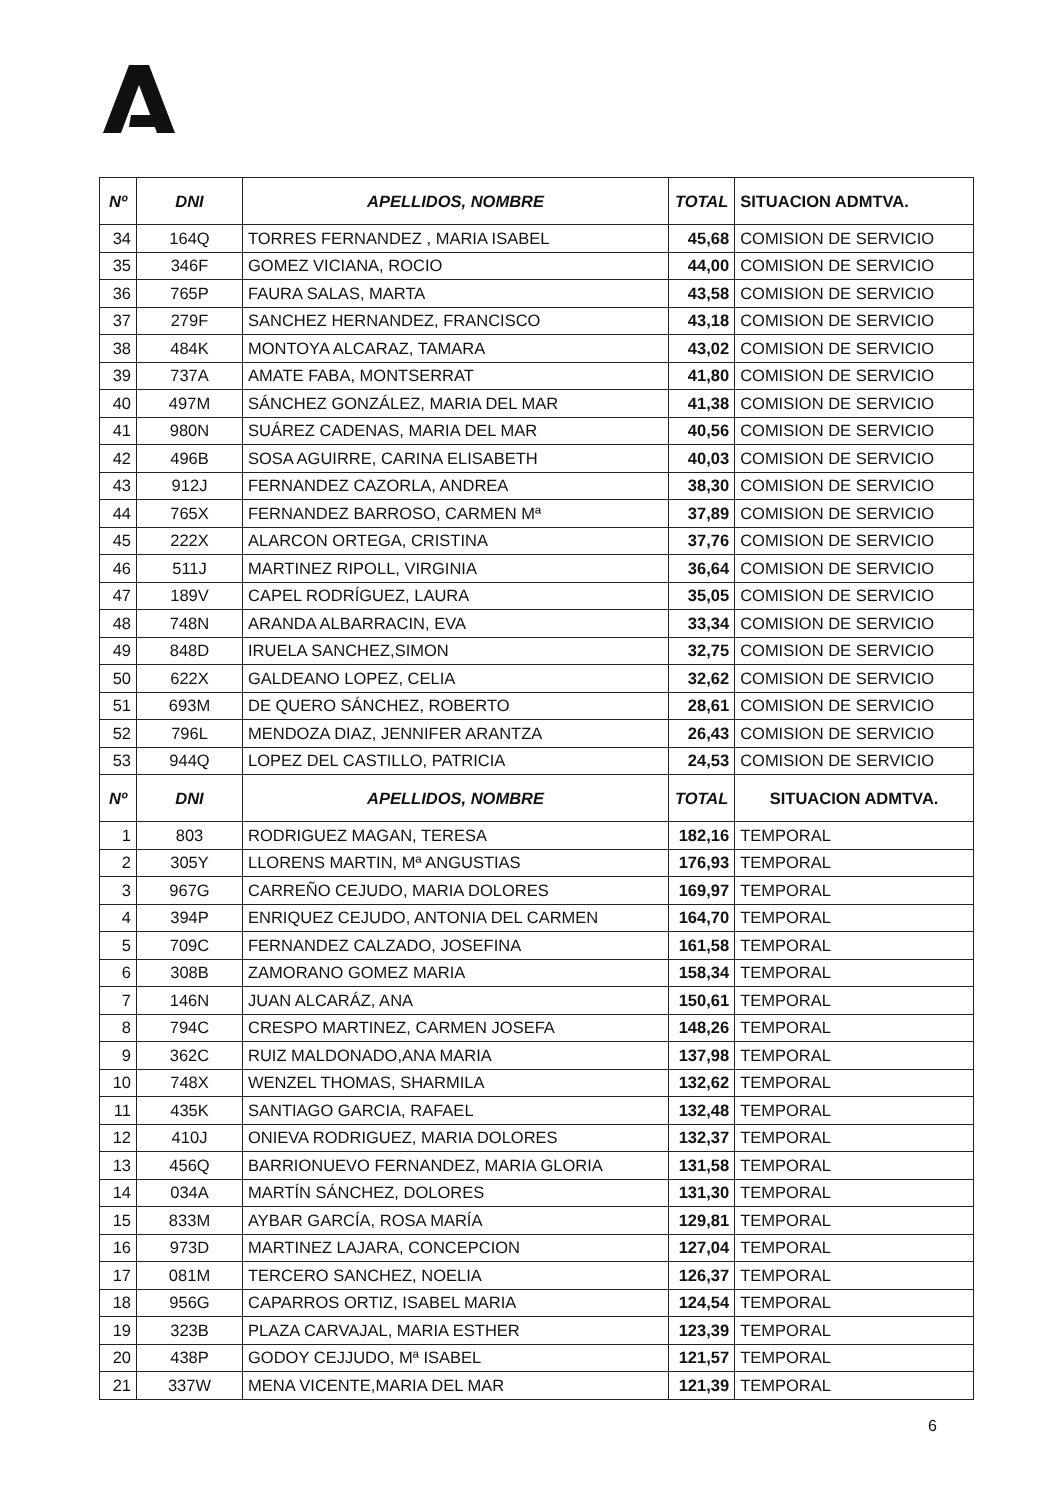| Nº | DNI | APELLIDOS, NOMBRE | TOTAL | SITUACION ADMTVA. |
| --- | --- | --- | --- | --- |
| 34 | 164Q | TORRES FERNANDEZ , MARIA ISABEL | 45,68 | COMISION DE SERVICIO |
| 35 | 346F | GOMEZ VICIANA, ROCIO | 44,00 | COMISION DE SERVICIO |
| 36 | 765P | FAURA SALAS, MARTA | 43,58 | COMISION DE SERVICIO |
| 37 | 279F | SANCHEZ HERNANDEZ, FRANCISCO | 43,18 | COMISION DE SERVICIO |
| 38 | 484K | MONTOYA ALCARAZ, TAMARA | 43,02 | COMISION DE SERVICIO |
| 39 | 737A | AMATE FABA, MONTSERRAT | 41,80 | COMISION DE SERVICIO |
| 40 | 497M | SÁNCHEZ GONZÁLEZ, MARIA DEL MAR | 41,38 | COMISION DE SERVICIO |
| 41 | 980N | SUÁREZ CADENAS, MARIA DEL MAR | 40,56 | COMISION DE SERVICIO |
| 42 | 496B | SOSA AGUIRRE, CARINA ELISABETH | 40,03 | COMISION DE SERVICIO |
| 43 | 912J | FERNANDEZ CAZORLA, ANDREA | 38,30 | COMISION DE SERVICIO |
| 44 | 765X | FERNANDEZ BARROSO, CARMEN Mª | 37,89 | COMISION DE SERVICIO |
| 45 | 222X | ALARCON ORTEGA, CRISTINA | 37,76 | COMISION DE SERVICIO |
| 46 | 511J | MARTINEZ RIPOLL, VIRGINIA | 36,64 | COMISION DE SERVICIO |
| 47 | 189V | CAPEL RODRÍGUEZ, LAURA | 35,05 | COMISION DE SERVICIO |
| 48 | 748N | ARANDA ALBARRACIN, EVA | 33,34 | COMISION DE SERVICIO |
| 49 | 848D | IRUELA SANCHEZ,SIMON | 32,75 | COMISION DE SERVICIO |
| 50 | 622X | GALDEANO LOPEZ, CELIA | 32,62 | COMISION DE SERVICIO |
| 51 | 693M | DE QUERO SÁNCHEZ, ROBERTO | 28,61 | COMISION DE SERVICIO |
| 52 | 796L | MENDOZA DIAZ, JENNIFER ARANTZA | 26,43 | COMISION DE SERVICIO |
| 53 | 944Q | LOPEZ DEL CASTILLO, PATRICIA | 24,53 | COMISION DE SERVICIO |
| Nº | DNI | APELLIDOS, NOMBRE | TOTAL | SITUACION ADMTVA. |
| 1 | 803 | RODRIGUEZ MAGAN, TERESA | 182,16 | TEMPORAL |
| 2 | 305Y | LLORENS MARTIN, Mª ANGUSTIAS | 176,93 | TEMPORAL |
| 3 | 967G | CARREÑO CEJUDO, MARIA DOLORES | 169,97 | TEMPORAL |
| 4 | 394P | ENRIQUEZ CEJUDO, ANTONIA DEL CARMEN | 164,70 | TEMPORAL |
| 5 | 709C | FERNANDEZ CALZADO, JOSEFINA | 161,58 | TEMPORAL |
| 6 | 308B | ZAMORANO GOMEZ MARIA | 158,34 | TEMPORAL |
| 7 | 146N | JUAN ALCARÁZ, ANA | 150,61 | TEMPORAL |
| 8 | 794C | CRESPO MARTINEZ, CARMEN JOSEFA | 148,26 | TEMPORAL |
| 9 | 362C | RUIZ MALDONADO,ANA MARIA | 137,98 | TEMPORAL |
| 10 | 748X | WENZEL THOMAS, SHARMILA | 132,62 | TEMPORAL |
| 11 | 435K | SANTIAGO GARCIA, RAFAEL | 132,48 | TEMPORAL |
| 12 | 410J | ONIEVA RODRIGUEZ, MARIA DOLORES | 132,37 | TEMPORAL |
| 13 | 456Q | BARRIONUEVO FERNANDEZ, MARIA GLORIA | 131,58 | TEMPORAL |
| 14 | 034A | MARTÍN SÁNCHEZ, DOLORES | 131,30 | TEMPORAL |
| 15 | 833M | AYBAR GARCÍA, ROSA MARÍA | 129,81 | TEMPORAL |
| 16 | 973D | MARTINEZ LAJARA, CONCEPCION | 127,04 | TEMPORAL |
| 17 | 081M | TERCERO SANCHEZ, NOELIA | 126,37 | TEMPORAL |
| 18 | 956G | CAPARROS ORTIZ, ISABEL MARIA | 124,54 | TEMPORAL |
| 19 | 323B | PLAZA CARVAJAL, MARIA ESTHER | 123,39 | TEMPORAL |
| 20 | 438P | GODOY CEJJUDO, Mª ISABEL | 121,57 | TEMPORAL |
| 21 | 337W | MENA VICENTE,MARIA DEL MAR | 121,39 | TEMPORAL |
6